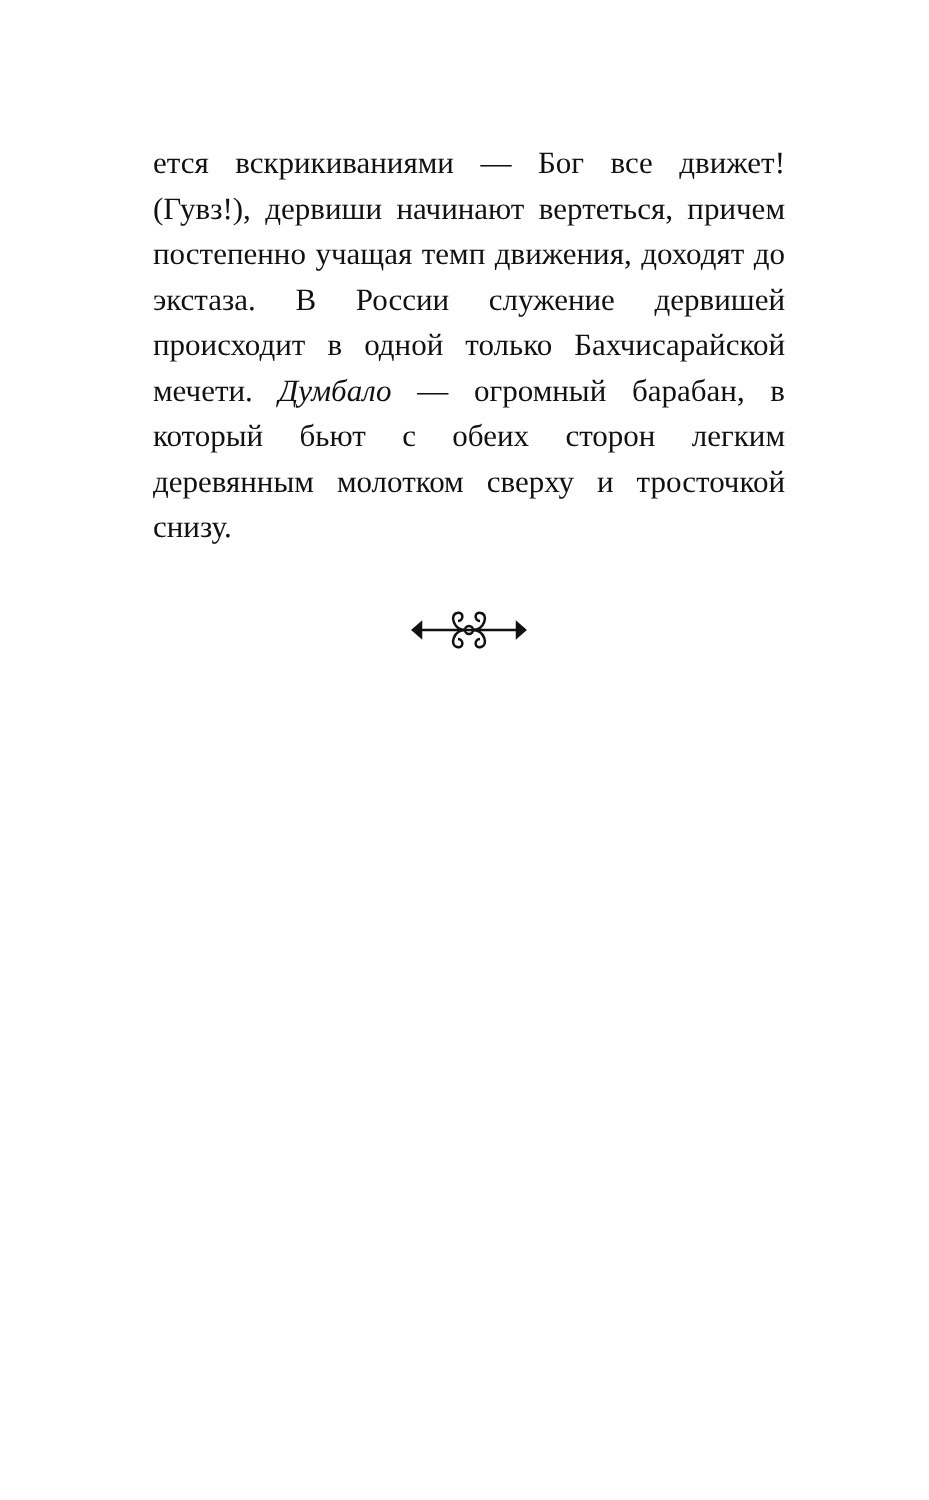ется вскрикиваниями — Бог все движет! (Гувз!), дервиши начинают вертеться, причем постепенно учащая темп движения, доходят до экстаза. В России служение дервишей происходит в одной только Бахчисарайской мечети. Думбало — огромный барабан, в который бьют с обеих сторон легким деревянным молотком сверху и тросточкой снизу.